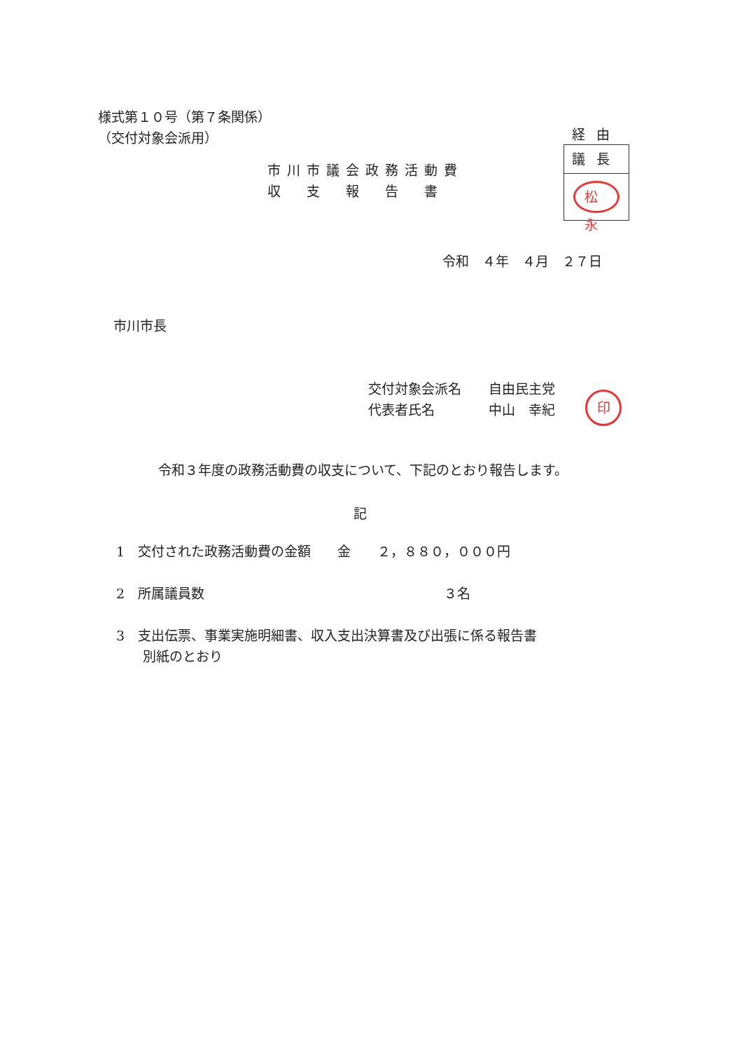様式第１０号（第７条関係）
（交付対象会派用）
市川市議会政務活動費
収　支　報　告　書
経由
議長
松永
令和　４年　４月　２７日
市川市長
交付対象会派名 自由民主党
代表者氏名 中山　幸紀
印
令和３年度の政務活動費の収支について、下記のとおり報告します。
記
1　交付された政務活動費の金額　　金　　２，８８０，０００円
2　所属議員数　　　　　　　　　　　　　　　　　　３名
3　支出伝票、事業実施明細書、収入支出決算書及び出張に係る報告書
　　別紙のとおり